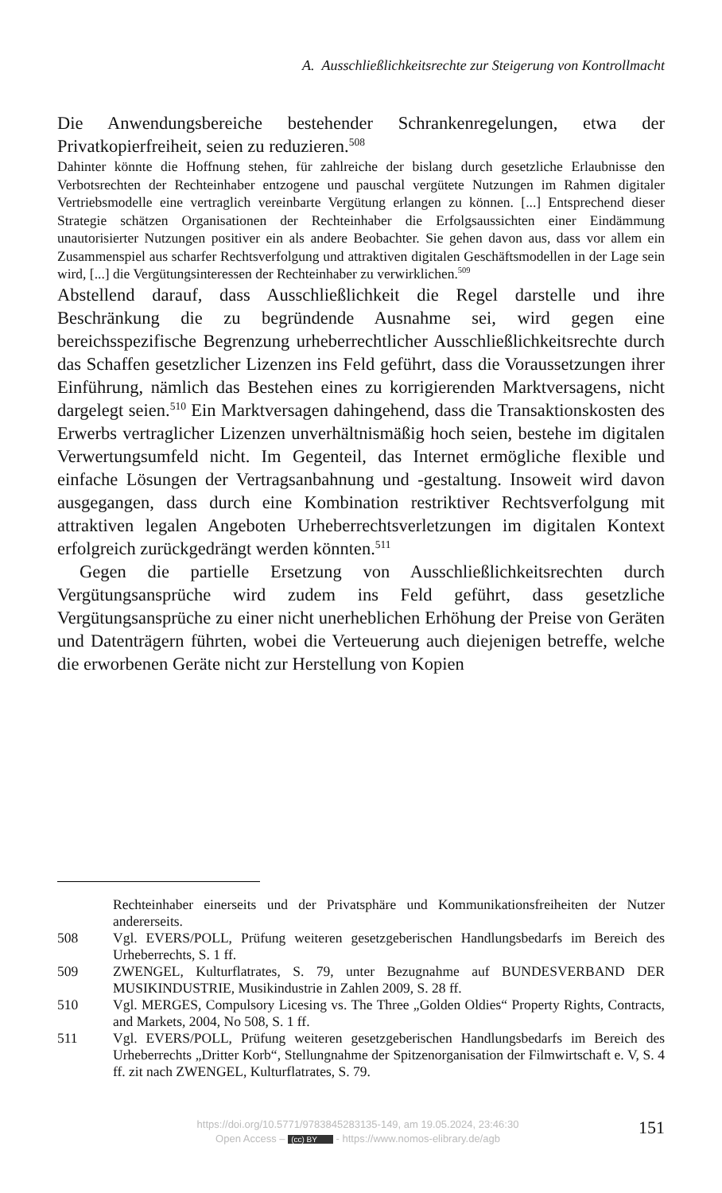A. Ausschließlichkeitsrechte zur Steigerung von Kontrollmacht
Die Anwendungsbereiche bestehender Schrankenregelungen, etwa der Privatkopierfreiheit, seien zu reduzieren.<sup>508</sup>
Dahinter könnte die Hoffnung stehen, für zahlreiche der bislang durch gesetzliche Erlaubnisse den Verbotsrechten der Rechteinhaber entzogene und pauschal vergütete Nutzungen im Rahmen digitaler Vertriebsmodelle eine vertraglich vereinbarte Vergütung erlangen zu können. [...] Entsprechend dieser Strategie schätzen Organisationen der Rechteinhaber die Erfolgsaussichten einer Eindämmung unautorisierter Nutzungen positiver ein als andere Beobachter. Sie gehen davon aus, dass vor allem ein Zusammenspiel aus scharfer Rechtsverfolgung und attraktiven digitalen Geschäftsmodellen in der Lage sein wird, [...] die Vergütungsinteressen der Rechteinhaber zu verwirklichen.<sup>509</sup>
Abstellend darauf, dass Ausschließlichkeit die Regel darstelle und ihre Beschränkung die zu begründende Ausnahme sei, wird gegen eine bereichsspezifische Begrenzung urheberrechtlicher Ausschließlichkeitsrechte durch das Schaffen gesetzlicher Lizenzen ins Feld geführt, dass die Voraussetzungen ihrer Einführung, nämlich das Bestehen eines zu korrigierenden Marktversagens, nicht dargelegt seien.<sup>510</sup> Ein Marktversagen dahingehend, dass die Transaktionskosten des Erwerbs vertraglicher Lizenzen unverhältnismäßig hoch seien, bestehe im digitalen Verwertungsumfeld nicht. Im Gegenteil, das Internet ermögliche flexible und einfache Lösungen der Vertragsanbahnung und -gestaltung. Insoweit wird davon ausgegangen, dass durch eine Kombination restriktiver Rechtsverfolgung mit attraktiven legalen Angeboten Urheberrechtsverletzungen im digitalen Kontext erfolgreich zurückgedrängt werden könnten.<sup>511</sup>
Gegen die partielle Ersetzung von Ausschließlichkeitsrechten durch Vergütungsansprüche wird zudem ins Feld geführt, dass gesetzliche Vergütungsansprüche zu einer nicht unerheblichen Erhöhung der Preise von Geräten und Datenträgern führten, wobei die Verteuerung auch diejenigen betreffe, welche die erworbenen Geräte nicht zur Herstellung von Kopien
Rechteinhaber einerseits und der Privatsphäre und Kommunikationsfreiheiten der Nutzer andererseits.
508 Vgl. EVERS/POLL, Prüfung weiteren gesetzgeberischen Handlungsbedarfs im Bereich des Urheberrechts, S. 1 ff.
509 ZWENGEL, Kulturflatrates, S. 79, unter Bezugnahme auf BUNDESVERBAND DER MUSIKINDUSTRIE, Musikindustrie in Zahlen 2009, S. 28 ff.
510 Vgl. MERGES, Compulsory Licesing vs. The Three „Golden Oldies“ Property Rights, Contracts, and Markets, 2004, No 508, S. 1 ff.
511 Vgl. EVERS/POLL, Prüfung weiteren gesetzgeberischen Handlungsbedarfs im Bereich des Urheberrechts „Dritter Korb“, Stellungnahme der Spitzenorganisation der Filmwirtschaft e. V, S. 4 ff. zit nach ZWENGEL, Kulturflatrates, S. 79.
https://doi.org/10.5771/9783845283135-149, am 19.05.2024, 23:46:30
Open Access – (cc) BY - https://www.nomos-elibrary.de/agb
151